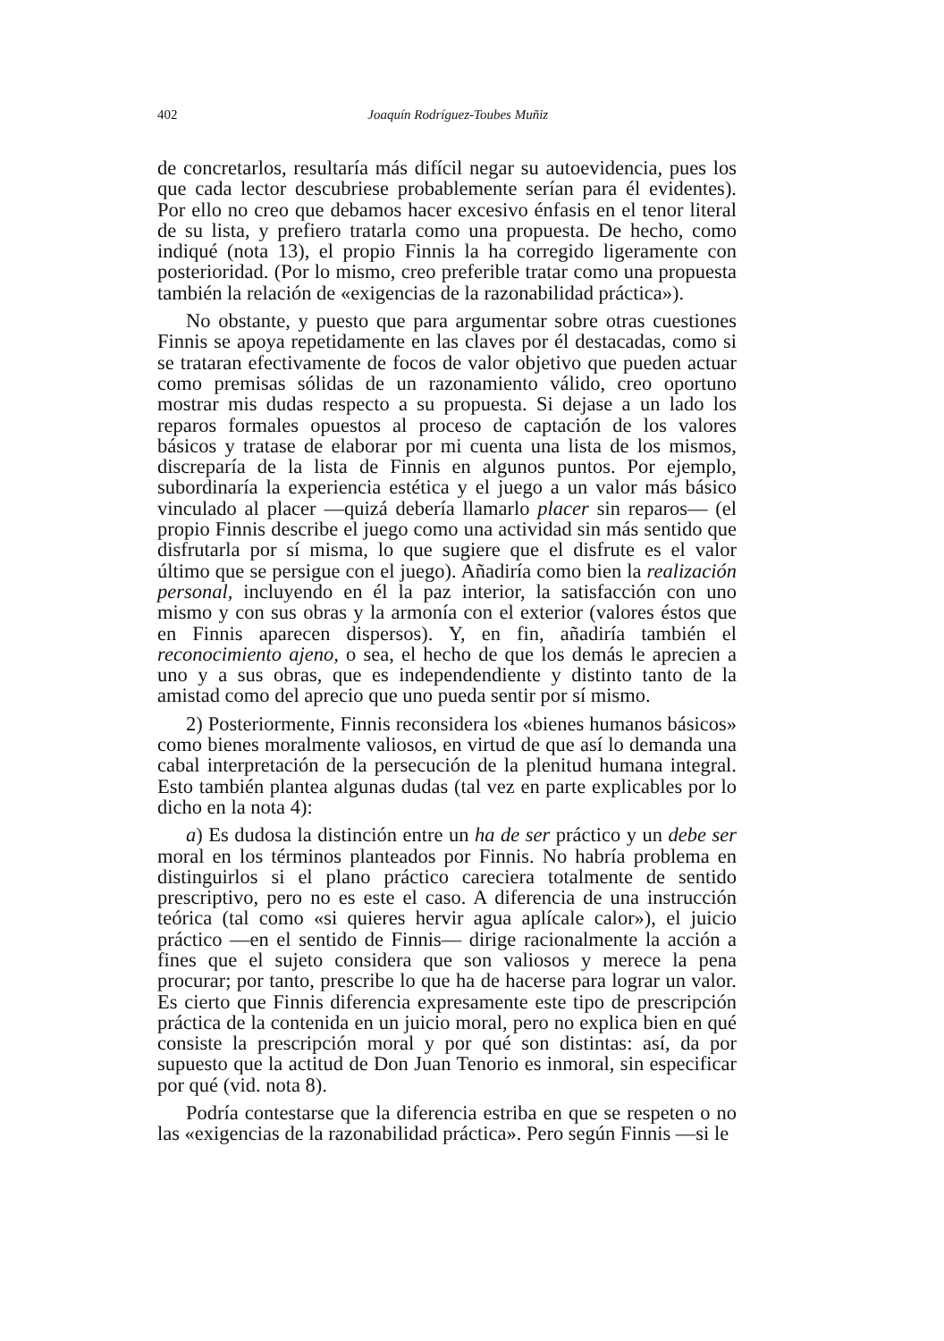402
Joaquín Rodríguez-Toubes Muñiz
de concretarlos, resultaría más difícil negar su autoevidencia, pues los que cada lector descubriese probablemente serían para él evidentes). Por ello no creo que debamos hacer excesivo énfasis en el tenor literal de su lista, y prefiero tratarla como una propuesta. De hecho, como indiqué (nota 13), el propio Finnis la ha corregido ligeramente con posterioridad. (Por lo mismo, creo preferible tratar como una propuesta también la relación de «exigencias de la razonabilidad práctica»).
No obstante, y puesto que para argumentar sobre otras cuestiones Finnis se apoya repetidamente en las claves por él destacadas, como si se trataran efectivamente de focos de valor objetivo que pueden actuar como premisas sólidas de un razonamiento válido, creo oportuno mostrar mis dudas respecto a su propuesta. Si dejase a un lado los reparos formales opuestos al proceso de captación de los valores básicos y tratase de elaborar por mi cuenta una lista de los mismos, discreparía de la lista de Finnis en algunos puntos. Por ejemplo, subordinaría la experiencia estética y el juego a un valor más básico vinculado al placer —quizá debería llamarlo placer sin reparos— (el propio Finnis describe el juego como una actividad sin más sentido que disfrutarla por sí misma, lo que sugiere que el disfrute es el valor último que se persigue con el juego). Añadiría como bien la realización personal, incluyendo en él la paz interior, la satisfacción con uno mismo y con sus obras y la armonía con el exterior (valores éstos que en Finnis aparecen dispersos). Y, en fin, añadiría también el reconocimiento ajeno, o sea, el hecho de que los demás le aprecien a uno y a sus obras, que es independendiente y distinto tanto de la amistad como del aprecio que uno pueda sentir por sí mismo.
2) Posteriormente, Finnis reconsidera los «bienes humanos básicos» como bienes moralmente valiosos, en virtud de que así lo demanda una cabal interpretación de la persecución de la plenitud humana integral. Esto también plantea algunas dudas (tal vez en parte explicables por lo dicho en la nota 4):
a) Es dudosa la distinción entre un ha de ser práctico y un debe ser moral en los términos planteados por Finnis. No habría problema en distinguirlos si el plano práctico careciera totalmente de sentido prescriptivo, pero no es este el caso. A diferencia de una instrucción teórica (tal como «si quieres hervir agua aplícale calor»), el juicio práctico —en el sentido de Finnis— dirige racionalmente la acción a fines que el sujeto considera que son valiosos y merece la pena procurar; por tanto, prescribe lo que ha de hacerse para lograr un valor. Es cierto que Finnis diferencia expresamente este tipo de prescripción práctica de la contenida en un juicio moral, pero no explica bien en qué consiste la prescripción moral y por qué son distintas: así, da por supuesto que la actitud de Don Juan Tenorio es inmoral, sin especificar por qué (vid. nota 8).
Podría contestarse que la diferencia estriba en que se respeten o no las «exigencias de la razonabilidad práctica». Pero según Finnis —si le